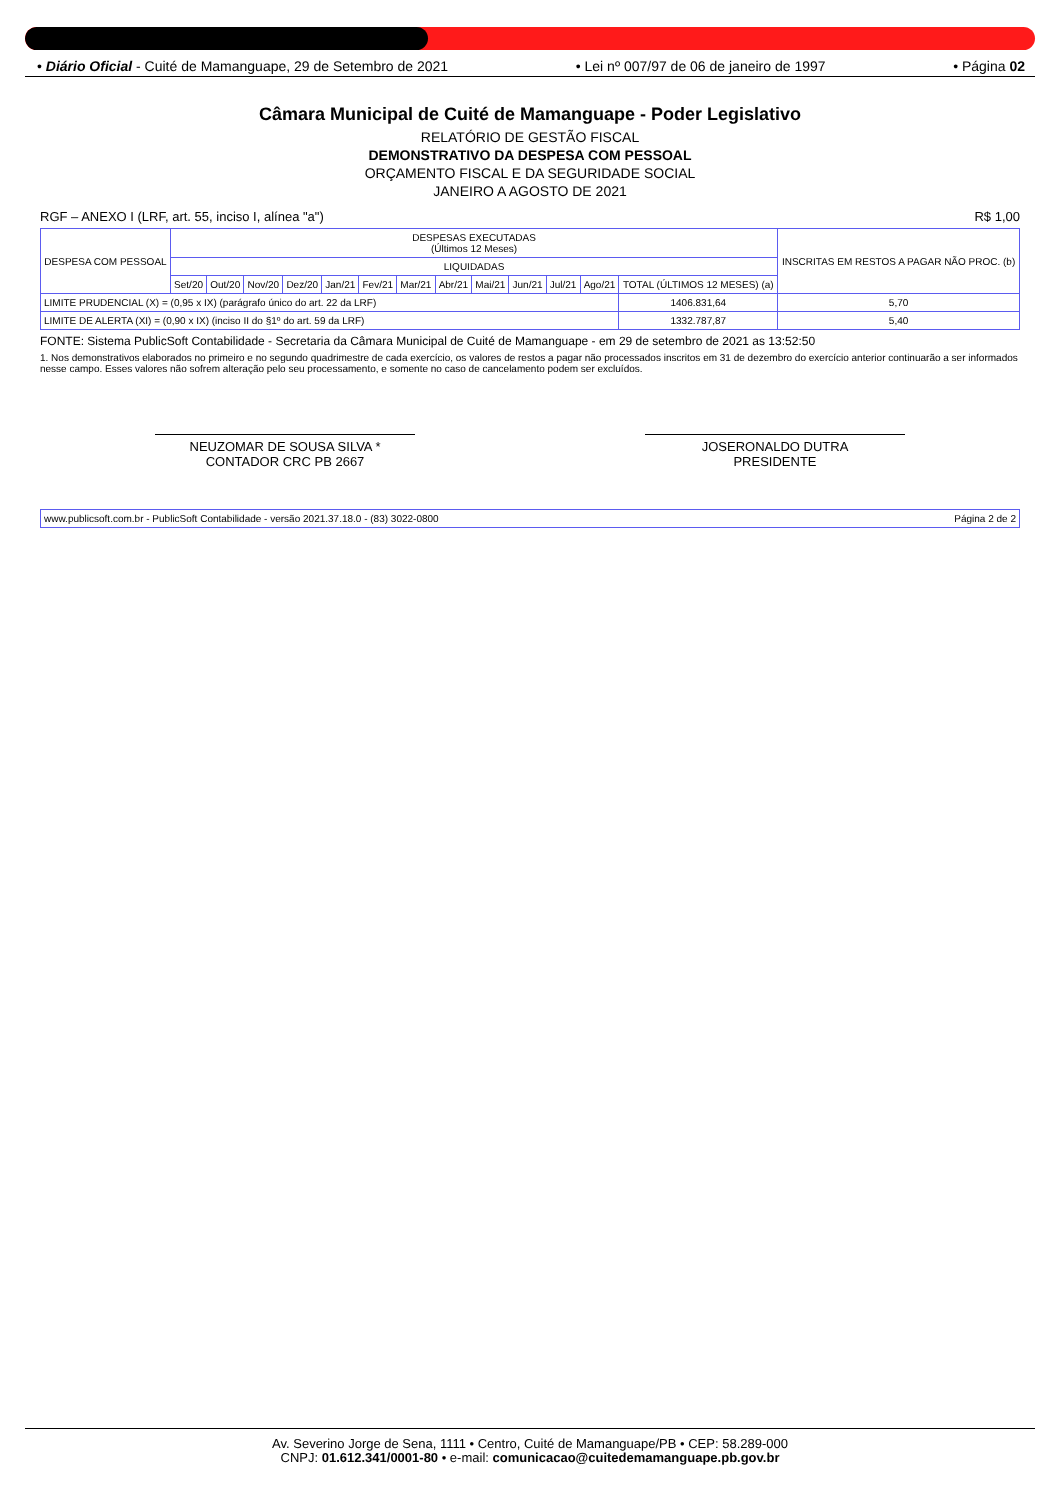• Diário Oficial - Cuité de Mamanguape, 29 de Setembro de 2021 • Lei nº 007/97 de 06 de janeiro de 1997 • Página 02
Câmara Municipal de Cuité de Mamanguape - Poder Legislativo
RELATÓRIO DE GESTÃO FISCAL
DEMONSTRATIVO DA DESPESA COM PESSOAL
ORÇAMENTO FISCAL E DA SEGURIDADE SOCIAL
JANEIRO A AGOSTO DE 2021
RGF – ANEXO I (LRF, art. 55, inciso I, alínea "a") R$ 1,00
| DESPESA COM PESSOAL | DESPESAS EXECUTADAS (Últimos 12 Meses) | | | | | | | | | | | | | INSCRITAS EM RESTOS A PAGAR NÃO PROC. (b) |
| --- | --- | --- | --- | --- | --- | --- | --- | --- | --- | --- | --- | --- | --- | --- |
| | LIQUIDADAS | | | | | | | | | | | | | |
| | Set/20 | Out/20 | Nov/20 | Dez/20 | Jan/21 | Fev/21 | Mar/21 | Abr/21 | Mai/21 | Jun/21 | Jul/21 | Ago/21 | TOTAL (ÚLTIMOS 12 MESES) (a) | |
| LIMITE PRUDENCIAL (X) = (0,95 x IX) (parágrafo único do art. 22 da LRF) | | | | | | | | | | | | | 1406.831,64 | 5,70 |
| LIMITE DE ALERTA (XI) = (0,90 x IX) (inciso II do §1º do art. 59 da LRF) | | | | | | | | | | | | | 1332.787,87 | 5,40 |
FONTE: Sistema PublicSoft Contabilidade - Secretaria da Câmara Municipal de Cuité de Mamanguape - em 29 de setembro de 2021 as 13:52:50
1. Nos demonstrativos elaborados no primeiro e no segundo quadrimestre de cada exercício, os valores de restos a pagar não processados inscritos em 31 de dezembro do exercício anterior continuarão a ser informados nesse campo. Esses valores não sofrem alteração pelo seu processamento, e somente no caso de cancelamento podem ser excluídos.
NEUZOMAR DE SOUSA SILVA *
CONTADOR CRC PB 2667
JOSERONALDO DUTRA
PRESIDENTE
www.publicsoft.com.br - PublicSoft Contabilidade - versão 2021.37.18.0 - (83) 3022-0800 Página 2 de 2
Av. Severino Jorge de Sena, 1111 • Centro, Cuité de Mamanguape/PB • CEP: 58.289-000
CNPJ: 01.612.341/0001-80 • e-mail: comunicacao@cuitedemamanguape.pb.gov.br